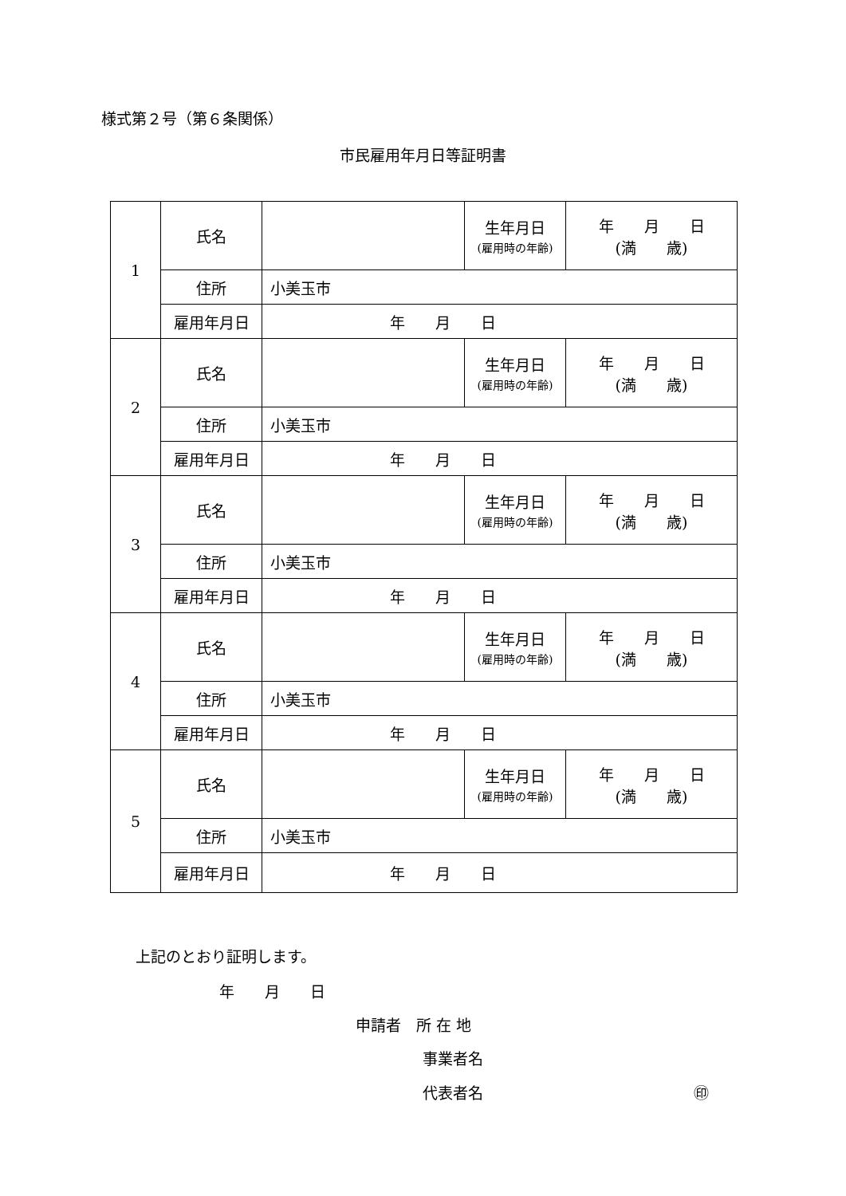様式第２号（第６条関係）
市民雇用年月日等証明書
| 1 | 氏名 | | 生年月日 (雇用時の年齢) | 年 月 日 (満 歳) |
| | 住所 | 小美玉市 | | |
| | 雇用年月日 | 年 月 日 | | |
| 2 | 氏名 | | 生年月日 (雇用時の年齢) | 年 月 日 (満 歳) |
| | 住所 | 小美玉市 | | |
| | 雇用年月日 | 年 月 日 | | |
| 3 | 氏名 | | 生年月日 (雇用時の年齢) | 年 月 日 (満 歳) |
| | 住所 | 小美玉市 | | |
| | 雇用年月日 | 年 月 日 | | |
| 4 | 氏名 | | 生年月日 (雇用時の年齢) | 年 月 日 (満 歳) |
| | 住所 | 小美玉市 | | |
| | 雇用年月日 | 年 月 日 | | |
| 5 | 氏名 | | 生年月日 (雇用時の年齢) | 年 月 日 (満 歳) |
| | 住所 | 小美玉市 | | |
| | 雇用年月日 | 年 月 日 | | |
上記のとおり証明します。
年　　月　　日
申請者　所 在 地
事業者名
代表者名
㊞